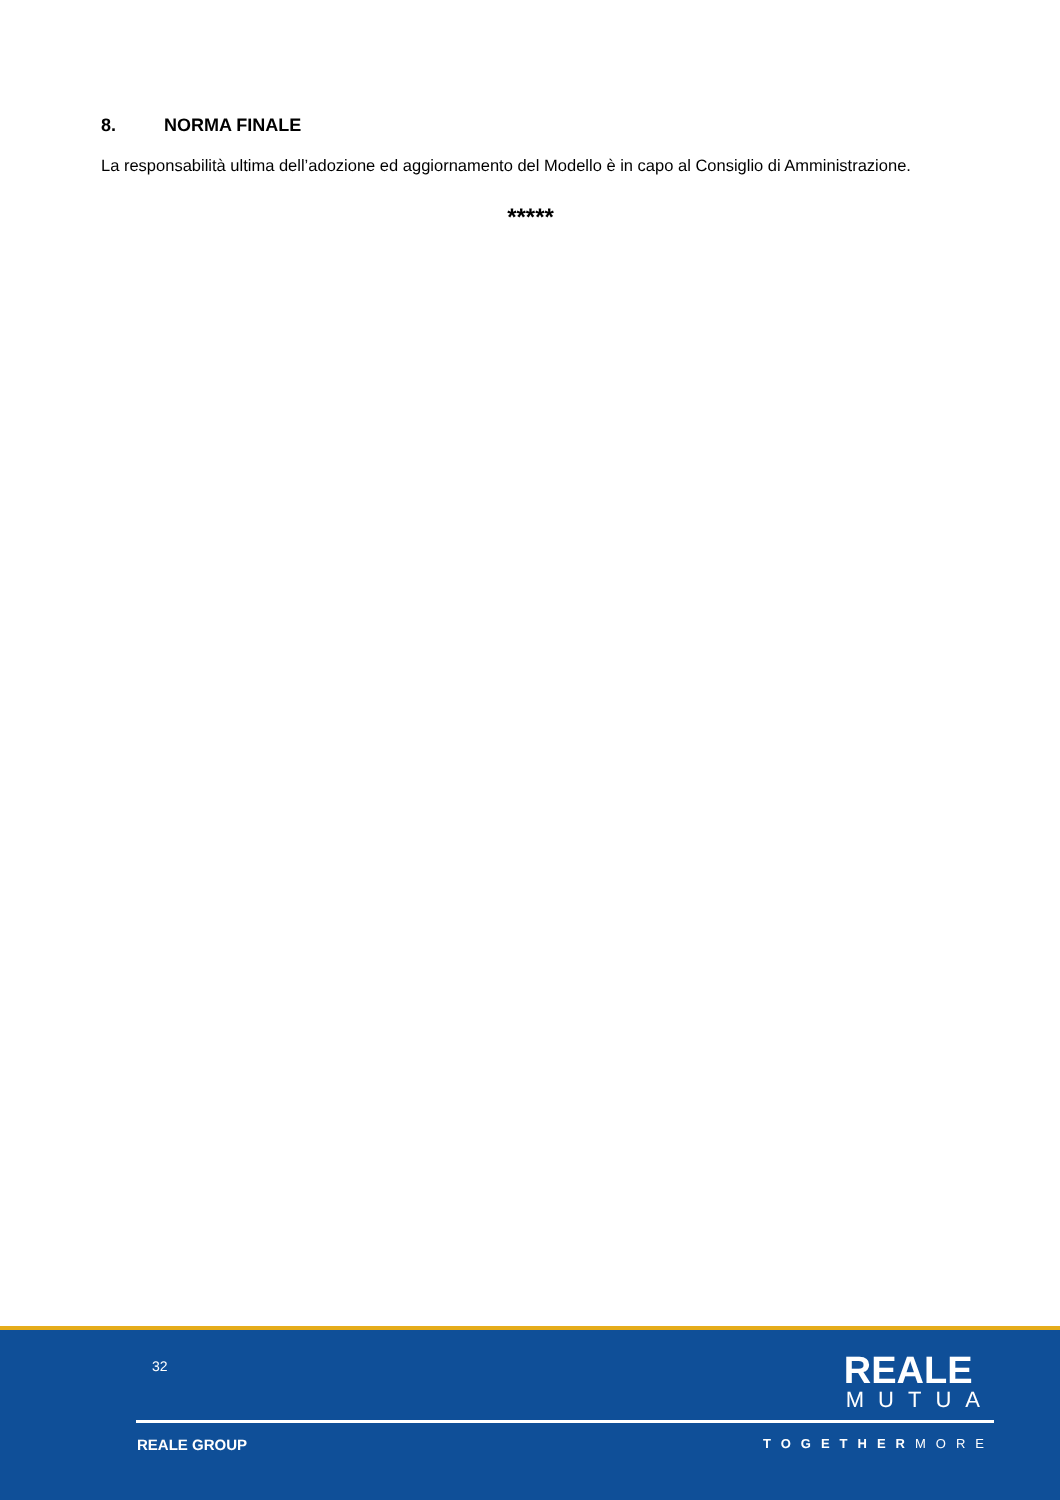8. NORMA FINALE
La responsabilità ultima dell’adozione ed aggiornamento del Modello è in capo al Consiglio di Amministrazione.
*****
32
REALE
MUTUA
REALE GROUP TOGETHERMORE